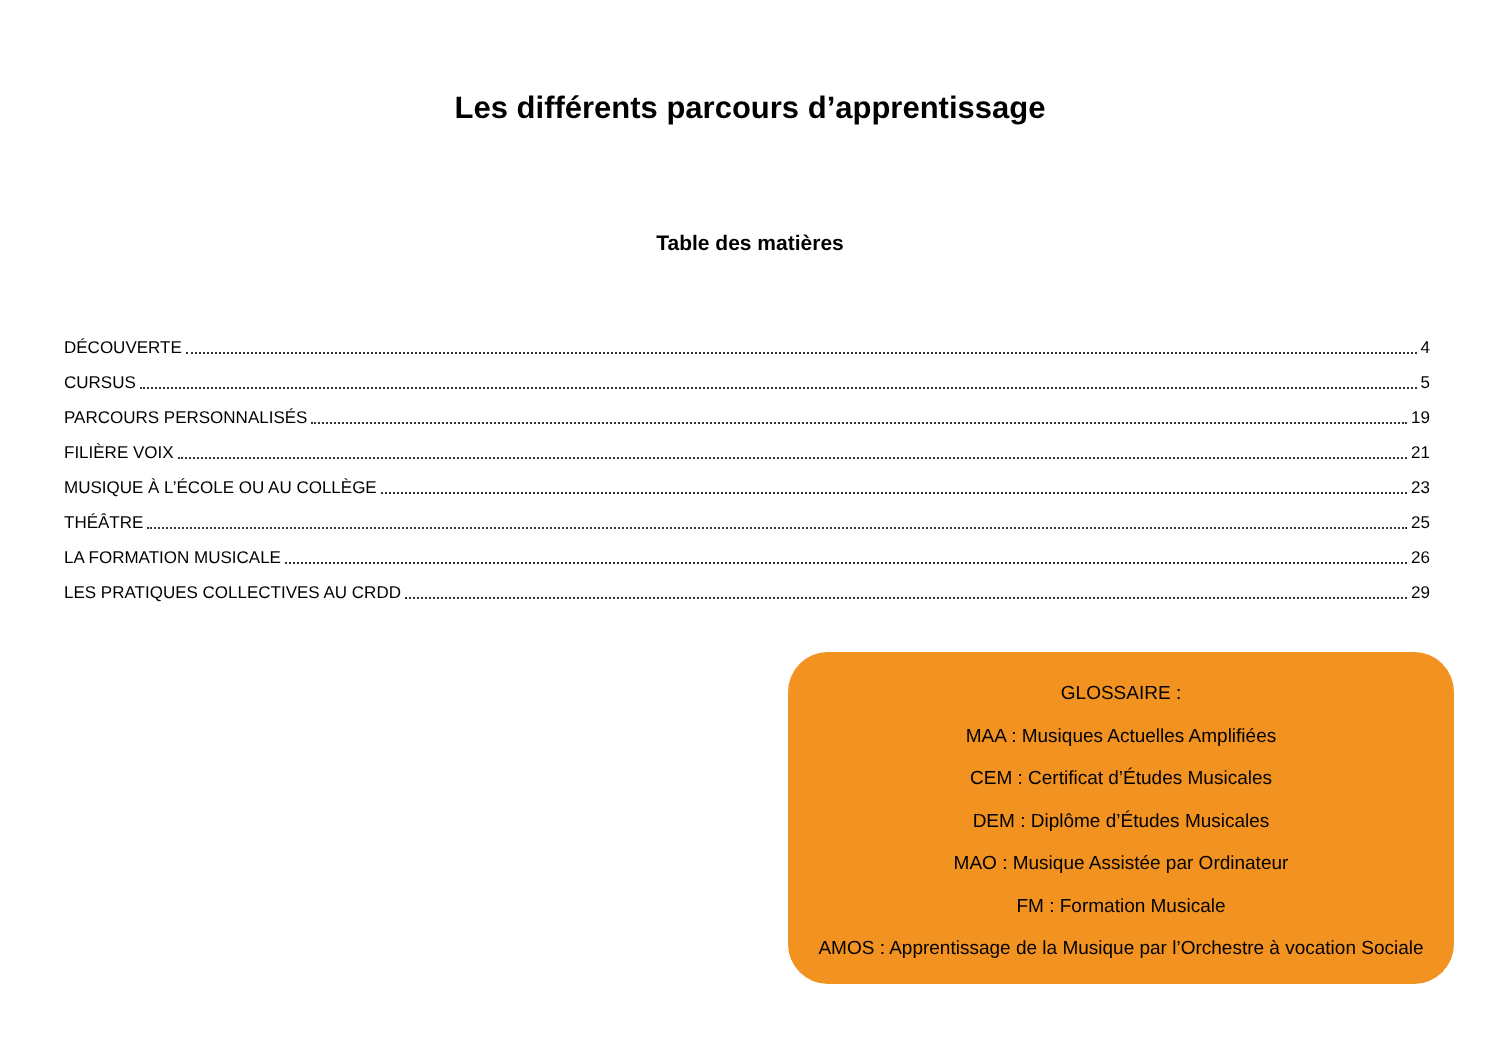Les différents parcours d’apprentissage
Table des matières
DÉCOUVERTE 4
CURSUS 5
PARCOURS PERSONNALISÉS 19
FILIÈRE VOIX 21
MUSIQUE À L’ÉCOLE OU AU COLLÈGE 23
THÉÂTRE 25
LA FORMATION MUSICALE 26
LES PRATIQUES COLLECTIVES AU CRDD 29
GLOSSAIRE :
MAA : Musiques Actuelles Amplifiées
CEM : Certificat d’Études Musicales
DEM : Diplôme d’Études Musicales
MAO : Musique Assistée par Ordinateur
FM : Formation Musicale
AMOS : Apprentissage de la Musique par l’Orchestre à vocation Sociale